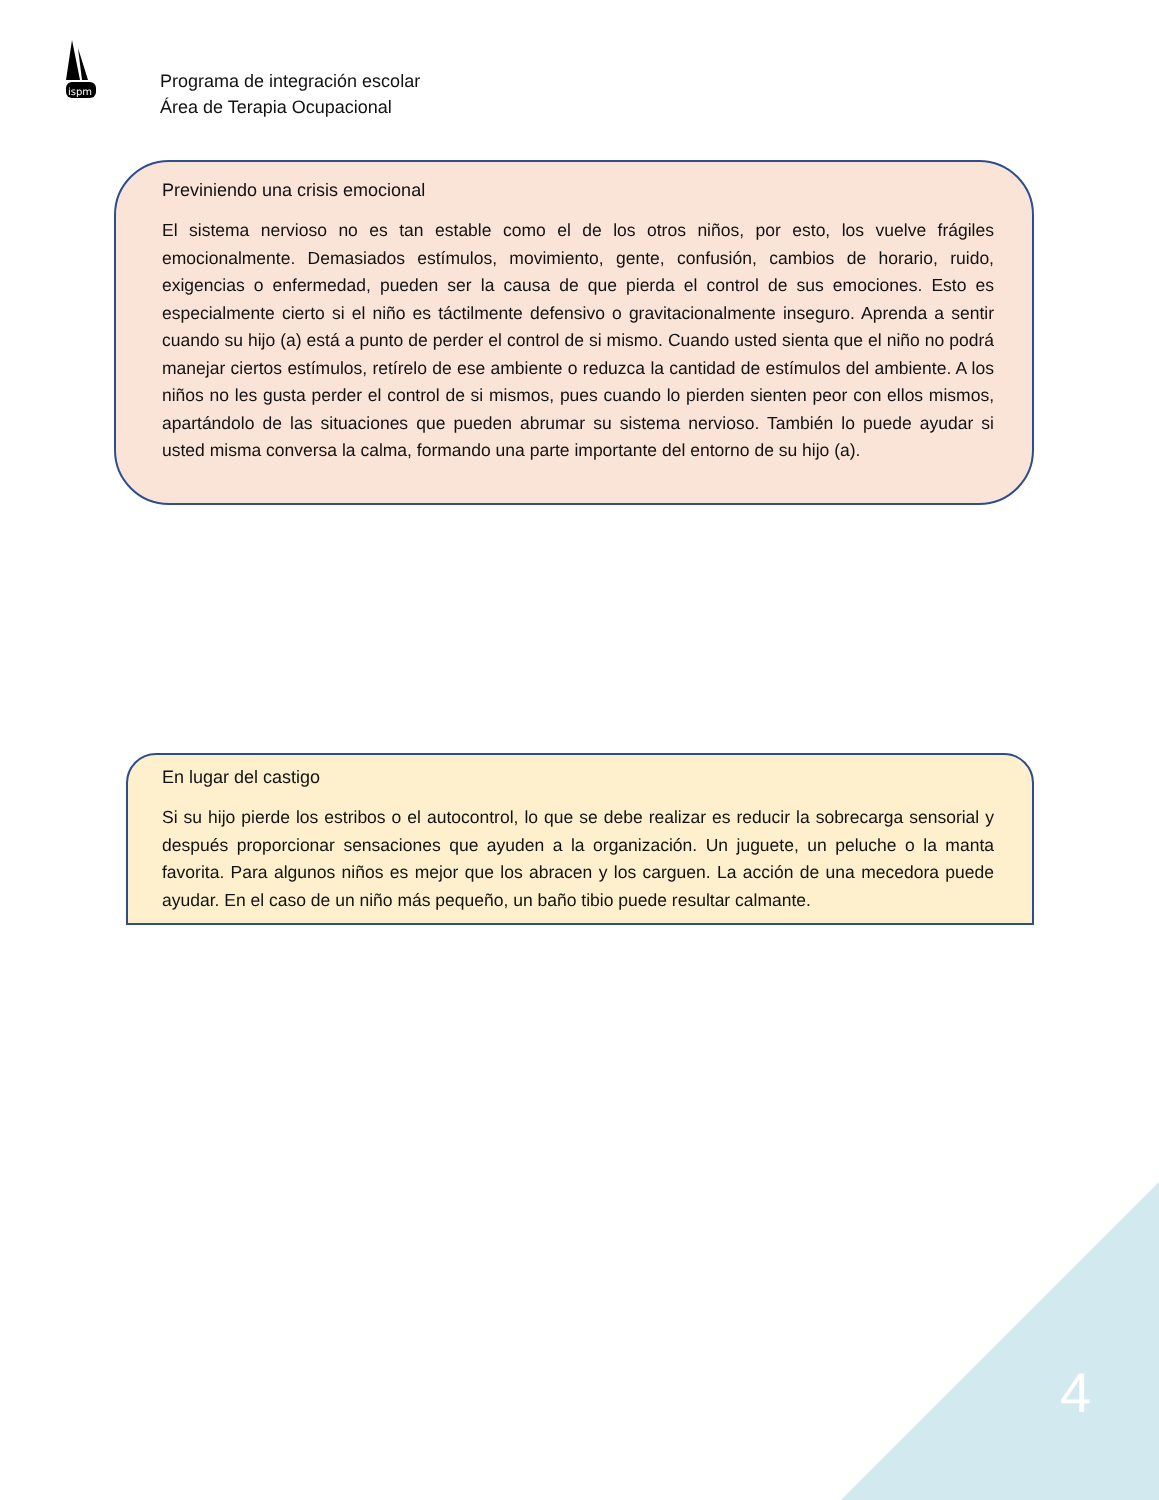ispm
Programa de integración escolar
Área de Terapia Ocupacional
Previniendo una crisis emocional
El sistema nervioso no es tan estable como el de los otros niños, por esto, los vuelve frágiles emocionalmente. Demasiados estímulos, movimiento, gente, confusión, cambios de horario, ruido, exigencias o enfermedad, pueden ser la causa de que pierda el control de sus emociones. Esto es especialmente cierto si el niño es táctilmente defensivo o gravitacionalmente inseguro. Aprenda a sentir cuando su hijo (a) está a punto de perder el control de si mismo. Cuando usted sienta que el niño no podrá manejar ciertos estímulos, retírelo de ese ambiente o reduzca la cantidad de estímulos del ambiente. A los niños no les gusta perder el control de si mismos, pues cuando lo pierden sienten peor con ellos mismos, apartándolo de las situaciones que pueden abrumar su sistema nervioso. También lo puede ayudar si usted misma conversa la calma, formando una parte importante del entorno de su hijo (a).
En lugar del castigo
Si su hijo pierde los estribos o el autocontrol, lo que se debe realizar es reducir la sobrecarga sensorial y después proporcionar sensaciones que ayuden a la organización. Un juguete, un peluche o la manta favorita. Para algunos niños es mejor que los abracen y los carguen. La acción de una mecedora puede ayudar. En el caso de un niño más pequeño, un baño tibio puede resultar calmante.
4